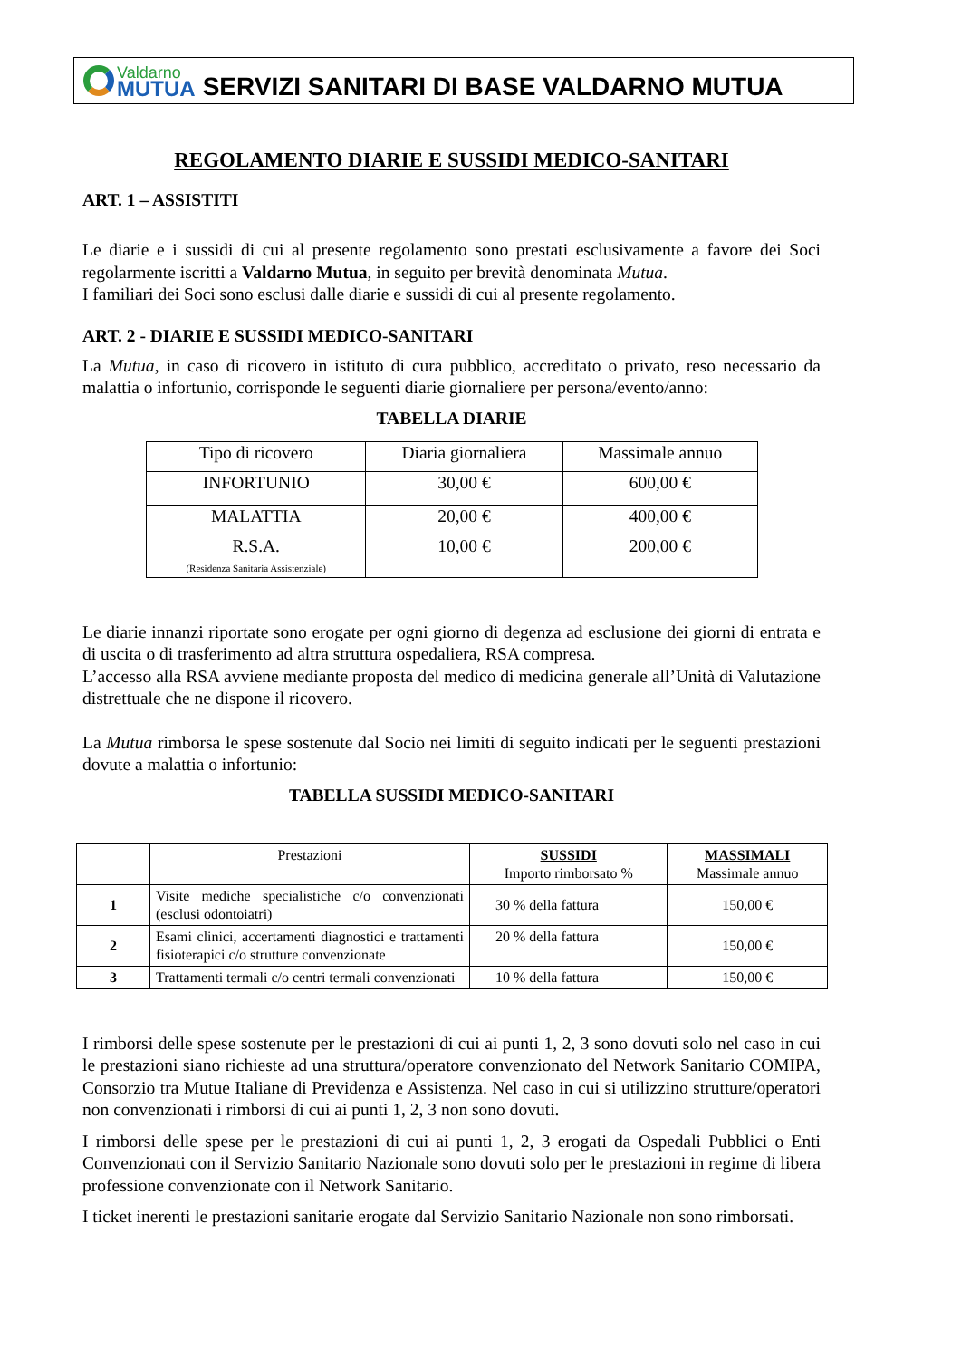Valdarno
MUTUA
SERVIZI SANITARI DI BASE VALDARNO MUTUA
REGOLAMENTO DIARIE E SUSSIDI MEDICO-SANITARI
ART. 1 – ASSISTITI
Le diarie e i sussidi di cui al presente regolamento sono prestati esclusivamente a favore dei Soci regolarmente iscritti a Valdarno Mutua, in seguito per brevità denominata Mutua.
I familiari dei Soci sono esclusi dalle diarie e sussidi di cui al presente regolamento.
ART. 2 - DIARIE E SUSSIDI MEDICO-SANITARI
La Mutua, in caso di ricovero in istituto di cura pubblico, accreditato o privato, reso necessario da malattia o infortunio, corrisponde le seguenti diarie giornaliere per persona/evento/anno:
TABELLA DIARIE
| Tipo di ricovero | Diaria giornaliera | Massimale annuo |
| --- | --- | --- |
| INFORTUNIO | 30,00 € | 600,00 € |
| MALATTIA | 20,00 € | 400,00 € |
| R.S.A. (Residenza Sanitaria Assistenziale) | 10,00 € | 200,00 € |
Le diarie innanzi riportate sono erogate per ogni giorno di degenza ad esclusione dei giorni di entrata e di uscita o di trasferimento ad altra struttura ospedaliera, RSA compresa.
L’accesso alla RSA avviene mediante proposta del medico di medicina generale all’Unità di Valutazione distrettuale che ne dispone il ricovero.
La Mutua rimborsa le spese sostenute dal Socio nei limiti di seguito indicati per le seguenti prestazioni dovute a malattia o infortunio:
TABELLA SUSSIDI MEDICO-SANITARI
| | Prestazioni | SUSSIDI Importo rimborsato % | MASSIMALI Massimale annuo |
| --- | --- | --- | --- |
| 1 | Visite mediche specialistiche c/o convenzionati (esclusi odontoiatri) | 30 % della fattura | 150,00 € |
| 2 | Esami clinici, accertamenti diagnostici e trattamenti fisioterapici c/o strutture convenzionate | 20 % della fattura | 150,00 € |
| 3 | Trattamenti termali c/o centri termali convenzionati | 10 % della fattura | 150,00 € |
I rimborsi delle spese sostenute per le prestazioni di cui ai punti 1, 2, 3 sono dovuti solo nel caso in cui le prestazioni siano richieste ad una struttura/operatore convenzionato del Network Sanitario COMIPA, Consorzio tra Mutue Italiane di Previdenza e Assistenza. Nel caso in cui si utilizzino strutture/operatori non convenzionati i rimborsi di cui ai punti 1, 2, 3 non sono dovuti.
I rimborsi delle spese per le prestazioni di cui ai punti 1, 2, 3 erogati da Ospedali Pubblici o Enti Convenzionati con il Servizio Sanitario Nazionale sono dovuti solo per le prestazioni in regime di libera professione convenzionate con il Network Sanitario.
I ticket inerenti le prestazioni sanitarie erogate dal Servizio Sanitario Nazionale non sono rimborsati.